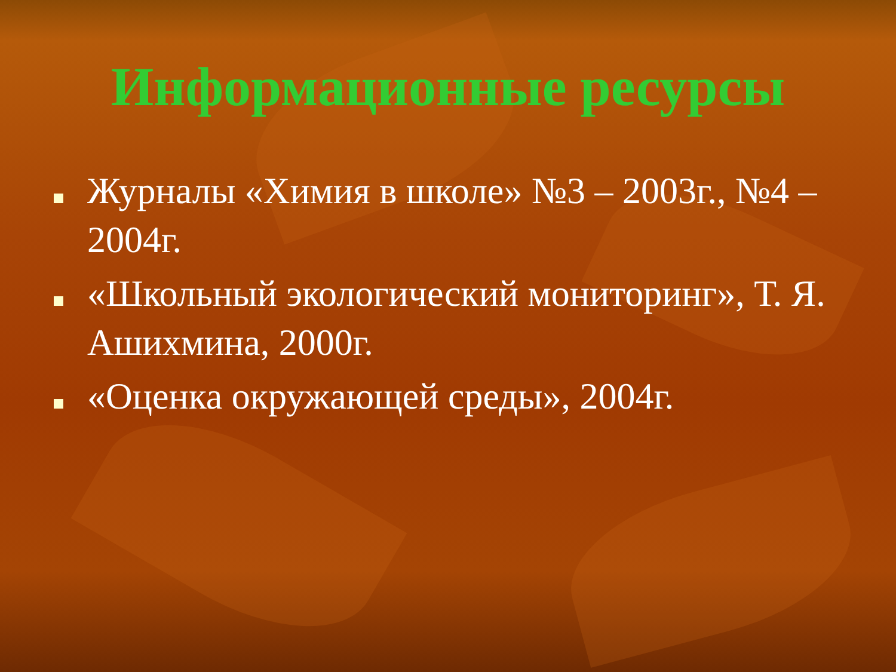Информационные ресурсы
Журналы «Химия в школе» №3 – 2003г., №4 – 2004г.
«Школьный экологический мониторинг», Т. Я. Ашихмина, 2000г.
«Оценка окружающей среды», 2004г.